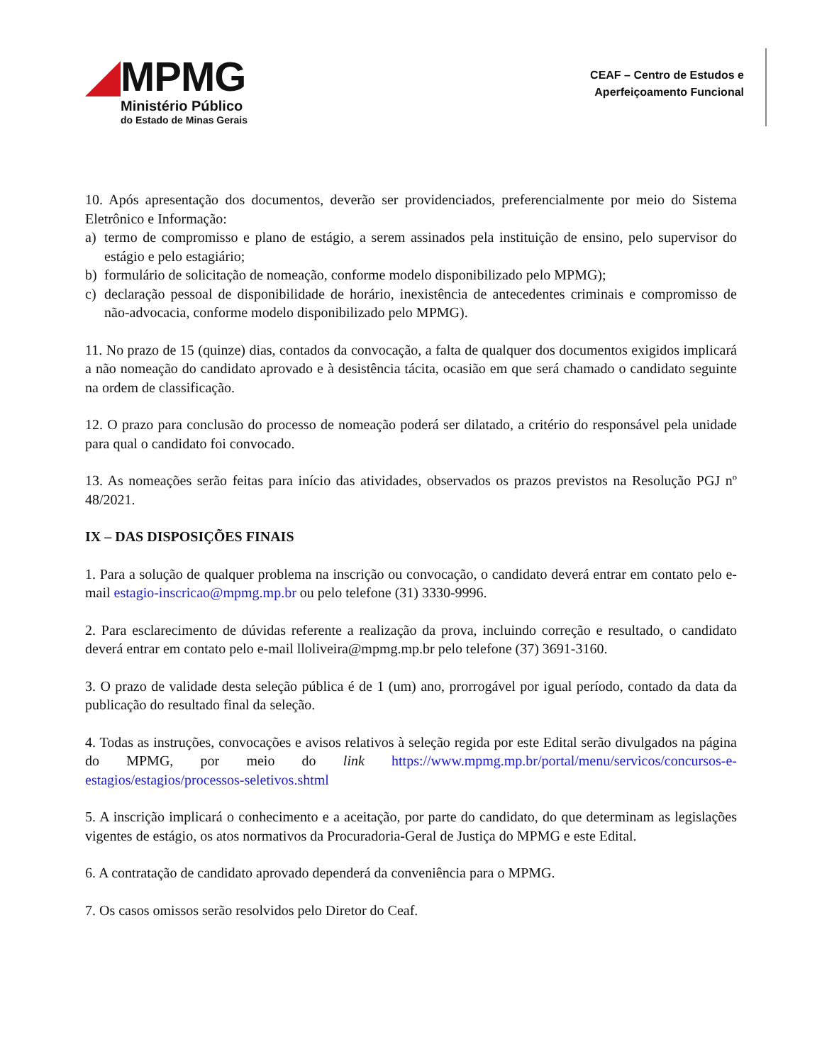MPMG
Ministério Público
do Estado de Minas Gerais
CEAF – Centro de Estudos e
Aperfeiçoamento Funcional
10. Após apresentação dos documentos, deverão ser providenciados, preferencialmente por meio do Sistema Eletrônico e Informação:
a) termo de compromisso e plano de estágio, a serem assinados pela instituição de ensino, pelo supervisor do estágio e pelo estagiário;
b) formulário de solicitação de nomeação, conforme modelo disponibilizado pelo MPMG);
c) declaração pessoal de disponibilidade de horário, inexistência de antecedentes criminais e compromisso de não-advocacia, conforme modelo disponibilizado pelo MPMG).
11. No prazo de 15 (quinze) dias, contados da convocação, a falta de qualquer dos documentos exigidos implicará a não nomeação do candidato aprovado e à desistência tácita, ocasião em que será chamado o candidato seguinte na ordem de classificação.
12. O prazo para conclusão do processo de nomeação poderá ser dilatado, a critério do responsável pela unidade para qual o candidato foi convocado.
13. As nomeações serão feitas para início das atividades, observados os prazos previstos na Resolução PGJ nº 48/2021.
IX – DAS DISPOSIÇÕES FINAIS
1. Para a solução de qualquer problema na inscrição ou convocação, o candidato deverá entrar em contato pelo e-mail estagio-inscricao@mpmg.mp.br ou pelo telefone (31) 3330-9996.
2. Para esclarecimento de dúvidas referente a realização da prova, incluindo correção e resultado, o candidato deverá entrar em contato pelo e-mail lloliveira@mpmg.mp.br pelo telefone (37) 3691-3160.
3. O prazo de validade desta seleção pública é de 1 (um) ano, prorrogável por igual período, contado da data da publicação do resultado final da seleção.
4. Todas as instruções, convocações e avisos relativos à seleção regida por este Edital serão divulgados na página do MPMG, por meio do link https://www.mpmg.mp.br/portal/menu/servicos/concursos-e-estagios/estagios/processos-seletivos.shtml
5. A inscrição implicará o conhecimento e a aceitação, por parte do candidato, do que determinam as legislações vigentes de estágio, os atos normativos da Procuradoria-Geral de Justiça do MPMG e este Edital.
6. A contratação de candidato aprovado dependerá da conveniência para o MPMG.
7. Os casos omissos serão resolvidos pelo Diretor do Ceaf.